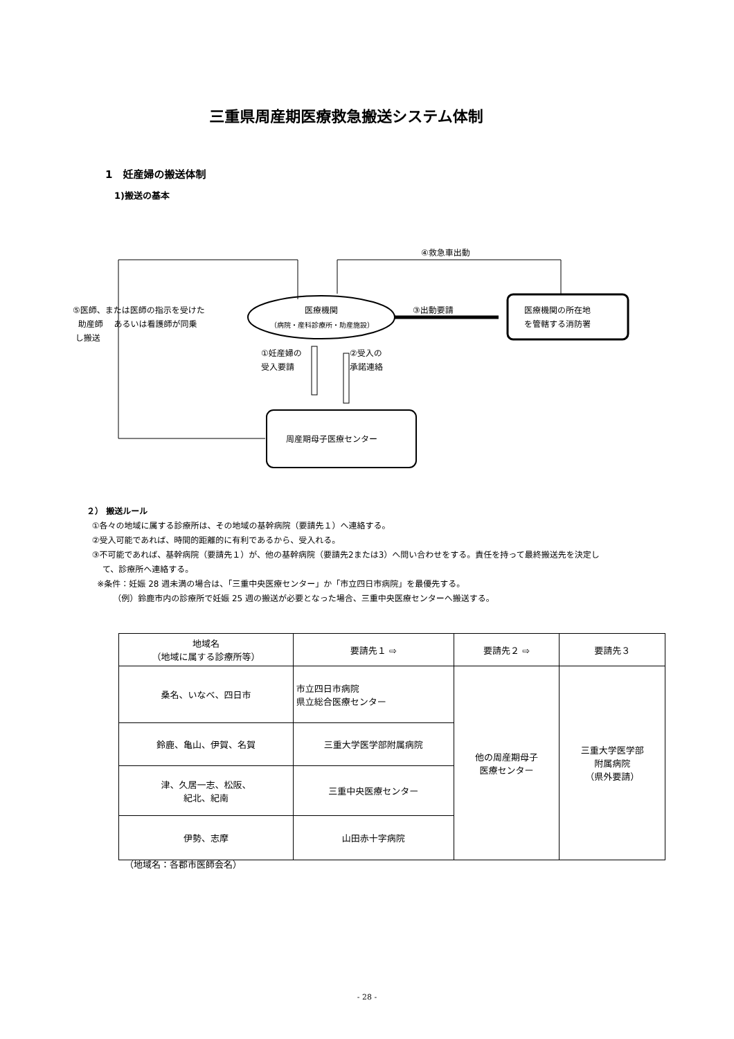三重県周産期医療救急搬送システム体制
1　妊産婦の搬送体制
1)搬送の基本
④救急車出動
⑤医師、または医師の指示を受けた
助産師　 あるいは看護師が同乗
し搬送
医療機関
（病院・産科診療所・助産施設）
③出動要請
医療機関の所在地
を管轄する消防署
①妊産婦の
受入要請
②受入の
承諾連絡
周産期母子医療センター
２） 搬送ルール
①各々の地域に属する診療所は、その地域の基幹病院（要請先１）へ連絡する。
②受入可能であれば、時間的距離的に有利であるから、受入れる。
③不可能であれば、基幹病院（要請先１）が、他の基幹病院（要請先2または3）へ問い合わせをする。責任を持って最終搬送先を決定し
て、診療所へ連絡する。
※条件：妊娠 28 週未満の場合は、「三重中央医療センター」か「市立四日市病院」を最優先する。
（例）鈴鹿市内の診療所で妊娠 25 週の搬送が必要となった場合、三重中央医療センターへ搬送する。
| 地域名 （地域に属する診療所等） | 要請先１ ⇨ | 要請先２ ⇨ | 要請先３ |
| --- | --- | --- | --- |
| 桑名、いなべ、四日市 | 市立四日市病院 県立総合医療センター | 他の周産期母子 医療センター | 三重大学医学部 附属病院 （県外要請） |
| 鈴鹿、亀山、伊賀、名賀 | 三重大学医学部附属病院 | | |
| 津、久居一志、松阪、 紀北、紀南 | 三重中央医療センター | | |
| 伊勢、志摩 | 山田赤十字病院 | | |
（地域名：各郡市医師会名）
- 28 -